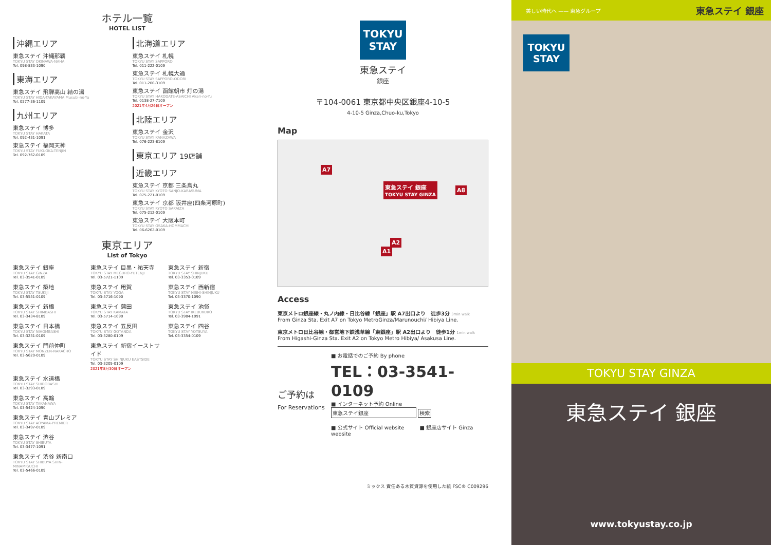ホテル一覧
HOTEL LIST
沖縄エリア
東急ステイ 沖縄那覇
TOKYU STAY OKINAWA-NAHA
Tel. 098-833-1090
東海エリア
東急ステイ 飛騨高山 結の湯
TOKYU STAY HIDA-TAKAYAMA Musubi-no-Yu
Tel. 0577-36-1109
九州エリア
東急ステイ 博多
TOKYU STAY HAKATA
Tel. 092-431-1091
東急ステイ 福岡天神
TOKYU STAY FUKUOKA-TENJIN
Tel. 092-762-0109
北海道エリア
東急ステイ 札幌
TOKYU STAY SAPPORO
Tel. 011-222-0109
東急ステイ 札幌大通
TOKYU STAY SAPPORO-ODORI
Tel. 011-200-3109
東急ステイ 函館朝市 灯の湯
TOKYU STAY HAKODATE-ASAICHI Akari-no-Yu
Tel. 0138-27-7109
2021年4月26日オープン
北陸エリア
東急ステイ 金沢
TOKYU STAY KANAZAWA
Tel. 076-223-8109
東京エリア 19店舗
近畿エリア
東急ステイ 京都 三条烏丸
TOKYU STAY KYOTO SANJO-KARASUMA
Tel. 075-221-0109
東急ステイ 京都 阪井座(四条河原町)
TOKYU STAY KYOTO SAKAIZA
Tel. 075-212-0109
東急ステイ 大阪本町
TOKYU STAY OSAKA-HOMMACHI
Tel. 06-6262-0109
東京エリア
List of Tokyo
東急ステイ 銀座
TOKYU STAY GINZA
Tel. 03-3541-0109
東急ステイ 目黒・祐天寺
TOKYU STAY MEGURO-YUTENJI
Tel. 03-5721-1109
東急ステイ 新宿
TOKYU STAY SHINJUKU
Tel. 03-3353-0109
東急ステイ 築地
TOKYU STAY TSUKIJI
Tel. 03-5551-0109
東急ステイ 用賀
TOKYU STAY YOGA
Tel. 03-5716-1090
東急ステイ 西新宿
TOKYU STAY NISHI-SHINJUKU
Tel. 03-3370-1090
東急ステイ 新橋
TOKYU STAY SHIMBASHI
Tel. 03-3434-8109
東急ステイ 蒲田
TOKYU STAY KAMATA
Tel. 03-5714-1090
東急ステイ 池袋
TOKYU STAY IKEBUKURO
Tel. 03-3984-1091
東急ステイ 日本橋
TOKYU STAY NIHOMBASHI
Tel. 03-3231-0109
東急ステイ 五反田
TOKYU STAY GOTANDA
Tel. 03-3280-0109
東急ステイ 四谷
TOKYU STAY YOTSUYA
Tel. 03-3354-0109
東急ステイ 門前仲町
TOKYU STAY MONZEN-NAKACHO
Tel. 03-5620-0109
東急ステイ 新宿イーストサイド
TOKYU STAY SHINJUKU EASTSIDE
Tel. 03-3205-0109
2021年8月30日オープン
東急ステイ 水道橋
TOKYU STAY SUIDOBASHI
Tel. 03-3293-0109
東急ステイ 高輪
TOKYU STAY TAKANAWA
Tel. 03-5424-1090
東急ステイ 青山プレミア
TOKYU STAY AOYAMA-PREMIER
Tel. 03-3497-0109
東急ステイ 渋谷
TOKYU STAY SHIBUYA
Tel. 03-3477-1091
東急ステイ 渋谷 新南口
TOKYU STAY SHIBUYA SHIN-MINAMIGUCHI
Tel. 03-5466-0109
TOKYU
STAY
東急ステイ
銀座
〒104-0061 東京都中央区銀座4-10-5
4-10-5 Ginza,Chuo-ku,Tokyo
Map
東急ステイ 銀座
TOKYU STAY GINZA
A7
A2
A1
A8
Access
東京メトロ銀座線・丸ノ内線・日比谷線「銀座」駅 A7出口より　徒歩3分 3min walk
From Ginza Sta. Exit A7 on Tokyo MetroGinza/Marunouchi/ Hibiya Line.
東京メトロ日比谷線・都営地下鉄浅草線「東銀座」駅 A2出口より　徒歩1分 1min walk
From Higashi-Ginza Sta. Exit A2 on Tokyo Metro Hibiya/ Asakusa Line.
ご予約は
For Reservations
■ お電話でのご予約 By phone
TEL：03-3541-0109
■ インターネット予約 Online
東急ステイ銀座
検索
■ 公式サイト Official website　　　■ 銀座店サイト Ginza website
ミックス 責任ある木質資源を使用した紙 FSC® C009296
美しい時代へ —— 東急グループ 東急ステイ 銀座
TOKYU
STAY
TOKYU STAY GINZA
東急ステイ 銀座
www.tokyustay.co.jp